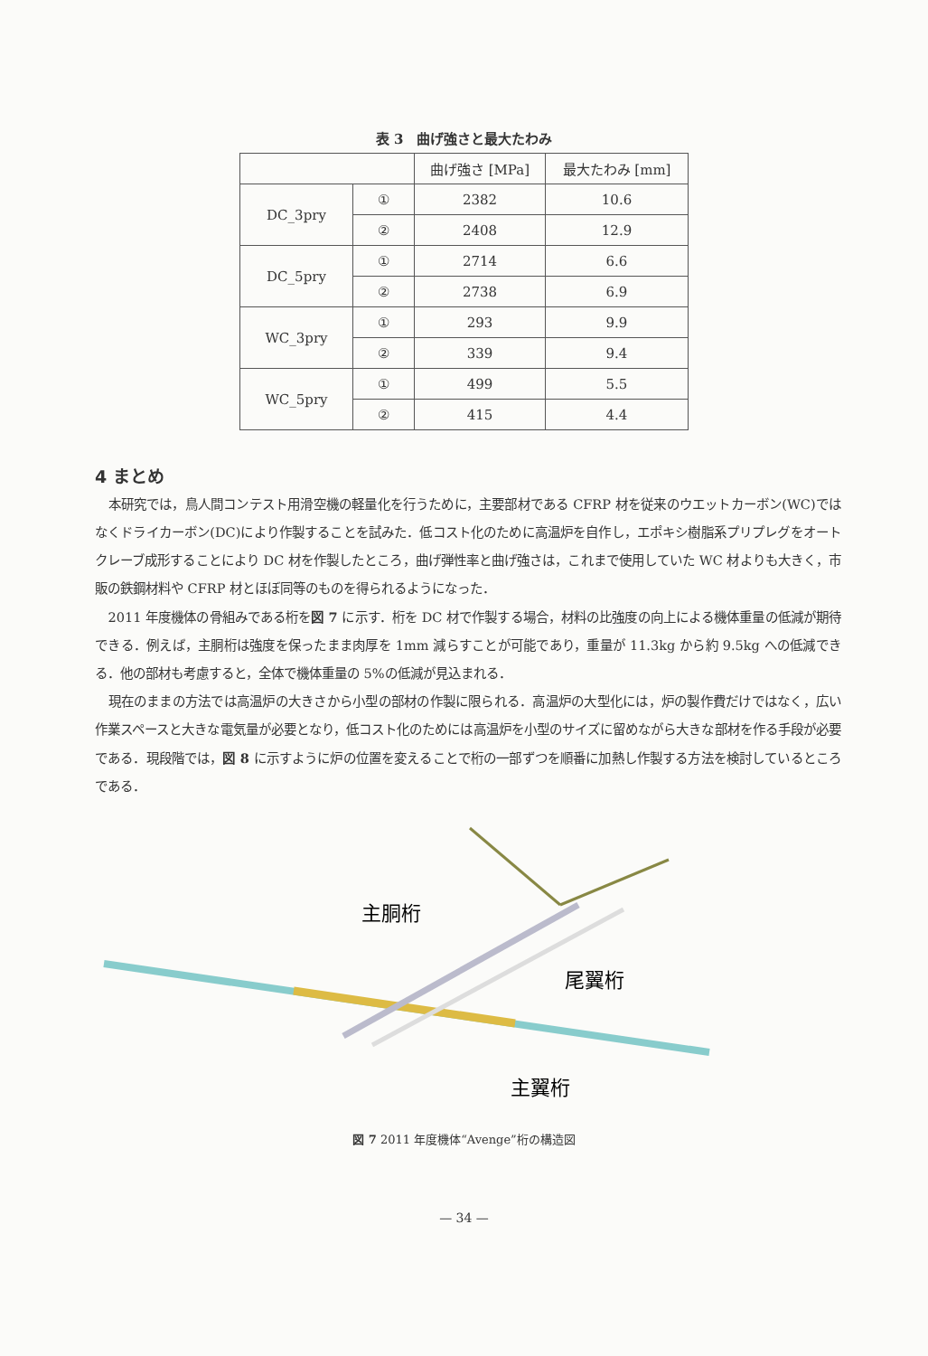表 3　曲げ強さと最大たわみ
| | | 曲げ強さ [MPa] | 最大たわみ [mm] |
| --- | --- | --- | --- |
| DC_3pry | ① | 2382 | 10.6 |
| | ② | 2408 | 12.9 |
| DC_5pry | ① | 2714 | 6.6 |
| | ② | 2738 | 6.9 |
| WC_3pry | ① | 293 | 9.9 |
| | ② | 339 | 9.4 |
| WC_5pry | ① | 499 | 5.5 |
| | ② | 415 | 4.4 |
4 まとめ
本研究では，鳥人間コンテスト用滑空機の軽量化を行うために，主要部材である CFRP 材を従来のウエットカーボン(WC)ではなくドライカーボン(DC)により作製することを試みた．低コスト化のために高温炉を自作し，エポキシ樹脂系プリプレグをオートクレーブ成形することにより DC 材を作製したところ，曲げ弾性率と曲げ強さは，これまで使用していた WC 材よりも大きく，市販の鉄鋼材料や CFRP 材とほぼ同等のものを得られるようになった．
2011 年度機体の骨組みである桁を図 7 に示す．桁を DC 材で作製する場合，材料の比強度の向上による機体重量の低減が期待できる．例えば，主胴桁は強度を保ったまま肉厚を 1mm 減らすことが可能であり，重量が 11.3kg から約 9.5kg への低減できる．他の部材も考慮すると，全体で機体重量の 5%の低減が見込まれる．
現在のままの方法では高温炉の大きさから小型の部材の作製に限られる．高温炉の大型化には，炉の製作費だけではなく，広い作業スペースと大きな電気量が必要となり，低コスト化のためには高温炉を小型のサイズに留めながら大きな部材を作る手段が必要である．現段階では，図 8 に示すように炉の位置を変えることで桁の一部ずつを順番に加熱し作製する方法を検討しているところである．
主胴桁
尾翼桁
主翼桁
図 7 2011 年度機体“Avenge”桁の構造図
— 34 —